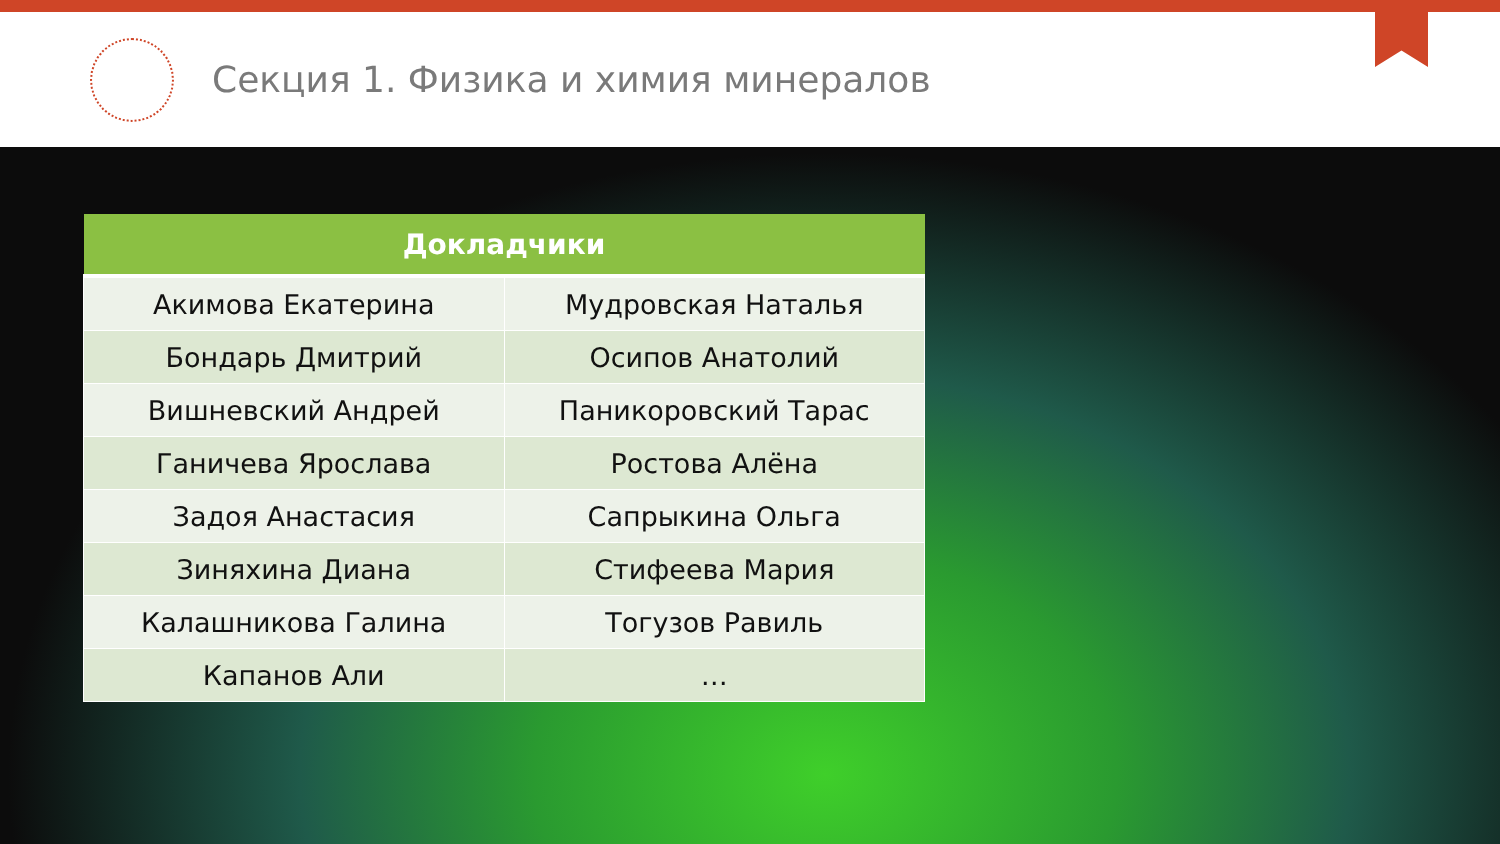Секция 1. Физика и химия минералов
| Докладчики | |
| --- | --- |
| Акимова Екатерина | Мудровская Наталья |
| Бондарь Дмитрий | Осипов Анатолий |
| Вишневский Андрей | Паникоровский Тарас |
| Ганичева Ярослава | Ростова Алёна |
| Задоя Анастасия | Сапрыкина Ольга |
| Зиняхина Диана | Стифеева Мария |
| Калашникова Галина | Тогузов Равиль |
| Капанов Али | … |